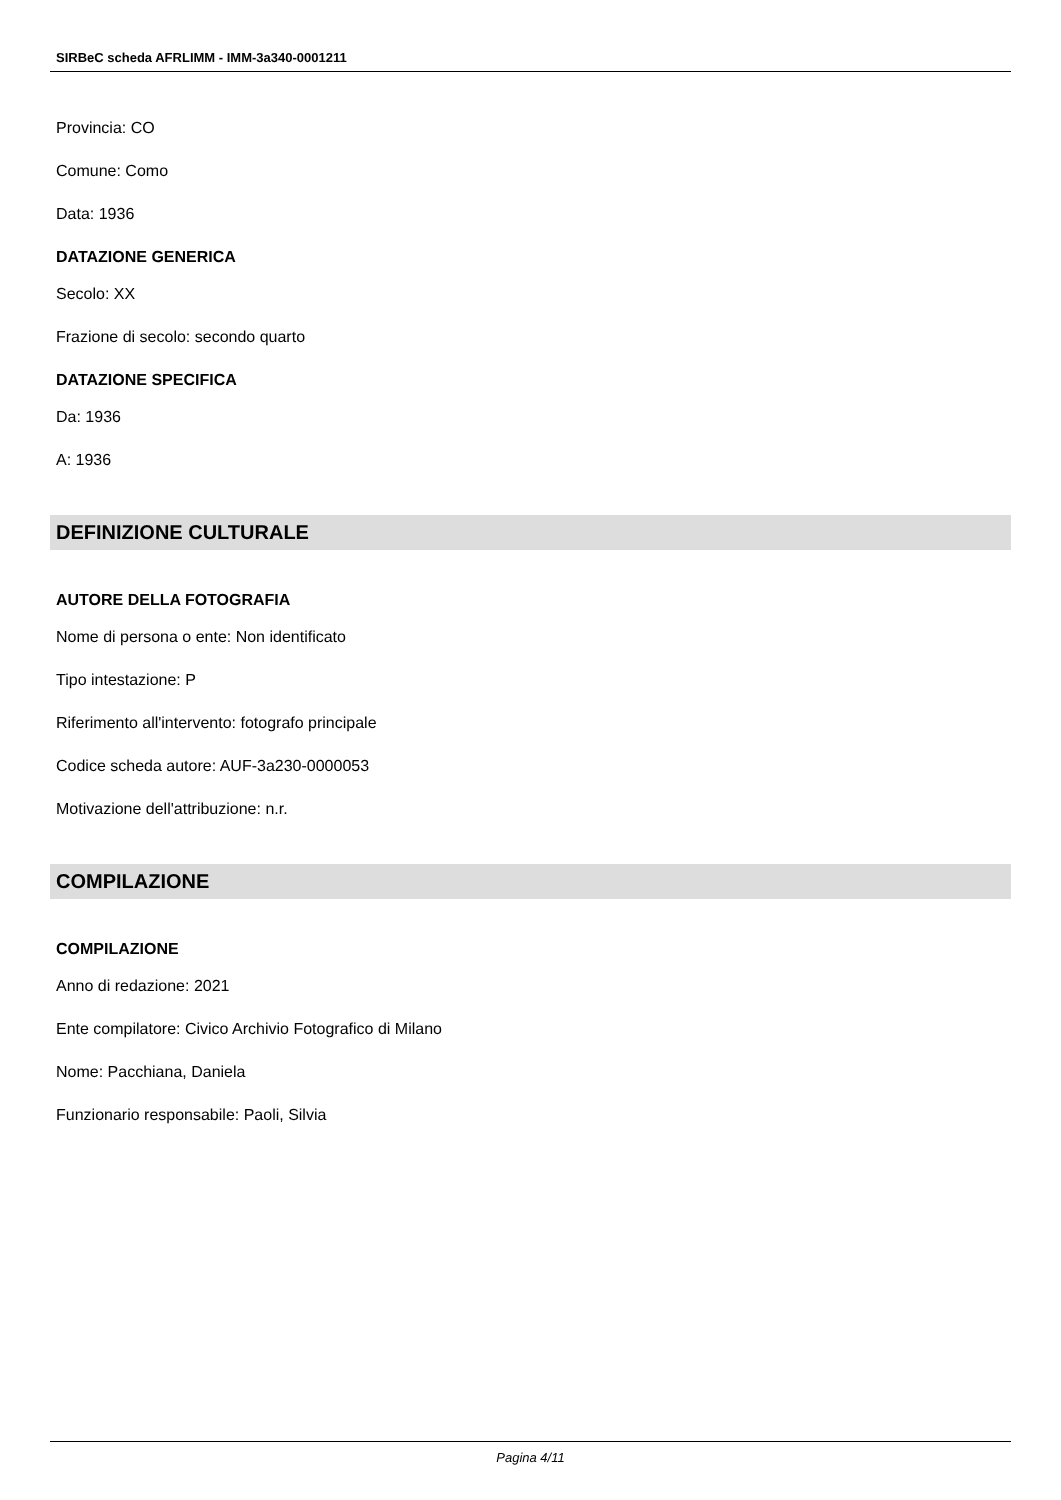SIRBeC scheda AFRLIMM - IMM-3a340-0001211
Provincia: CO
Comune: Como
Data: 1936
DATAZIONE GENERICA
Secolo: XX
Frazione di secolo: secondo quarto
DATAZIONE SPECIFICA
Da: 1936
A: 1936
DEFINIZIONE CULTURALE
AUTORE DELLA FOTOGRAFIA
Nome di persona o ente: Non identificato
Tipo intestazione: P
Riferimento all'intervento: fotografo principale
Codice scheda autore: AUF-3a230-0000053
Motivazione dell'attribuzione: n.r.
COMPILAZIONE
COMPILAZIONE
Anno di redazione: 2021
Ente compilatore: Civico Archivio Fotografico di Milano
Nome: Pacchiana, Daniela
Funzionario responsabile: Paoli, Silvia
Pagina 4/11